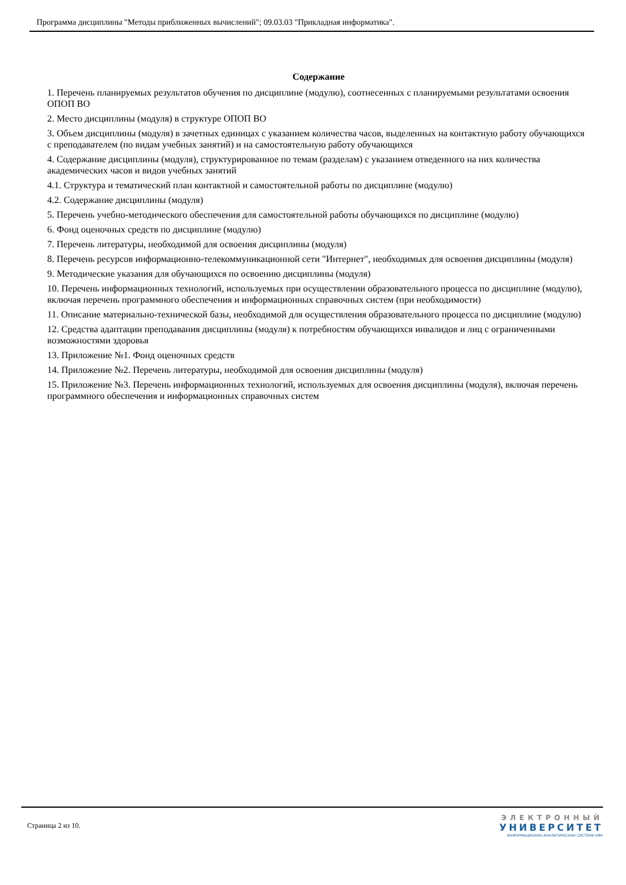Программа дисциплины "Методы приближенных вычислений"; 09.03.03 "Прикладная информатика".
Содержание
1. Перечень планируемых результатов обучения по дисциплине (модулю), соотнесенных с планируемыми результатами освоения ОПОП ВО
2. Место дисциплины (модуля) в структуре ОПОП ВО
3. Объем дисциплины (модуля) в зачетных единицах с указанием количества часов, выделенных на контактную работу обучающихся с преподавателем (по видам учебных занятий) и на самостоятельную работу обучающихся
4. Содержание дисциплины (модуля), структурированное по темам (разделам) с указанием отведенного на них количества академических часов и видов учебных занятий
4.1. Структура и тематический план контактной и самостоятельной работы по дисциплине (модулю)
4.2. Содержание дисциплины (модуля)
5. Перечень учебно-методического обеспечения для самостоятельной работы обучающихся по дисциплине (модулю)
6. Фонд оценочных средств по дисциплине (модулю)
7. Перечень литературы, необходимой для освоения дисциплины (модуля)
8. Перечень ресурсов информационно-телекоммуникационной сети "Интернет", необходимых для освоения дисциплины (модуля)
9. Методические указания для обучающихся по освоению дисциплины (модуля)
10. Перечень информационных технологий, используемых при осуществлении образовательного процесса по дисциплине (модулю), включая перечень программного обеспечения и информационных справочных систем (при необходимости)
11. Описание материально-технической базы, необходимой для осуществления образовательного процесса по дисциплине (модулю)
12. Средства адаптации преподавания дисциплины (модуля) к потребностям обучающихся инвалидов и лиц с ограниченными возможностями здоровья
13. Приложение №1. Фонд оценочных средств
14. Приложение №2. Перечень литературы, необходимой для освоения дисциплины (модуля)
15. Приложение №3. Перечень информационных технологий, используемых для освоения дисциплины (модуля), включая перечень программного обеспечения и информационных справочных систем
Страница 2 из 10.
ЭЛЕКТРОННЫЙ
УНИВЕРСИТЕТ
ИНФОРМАЦИОННО-АНАЛИТИЧЕСКАЯ СИСТЕМА КФУ